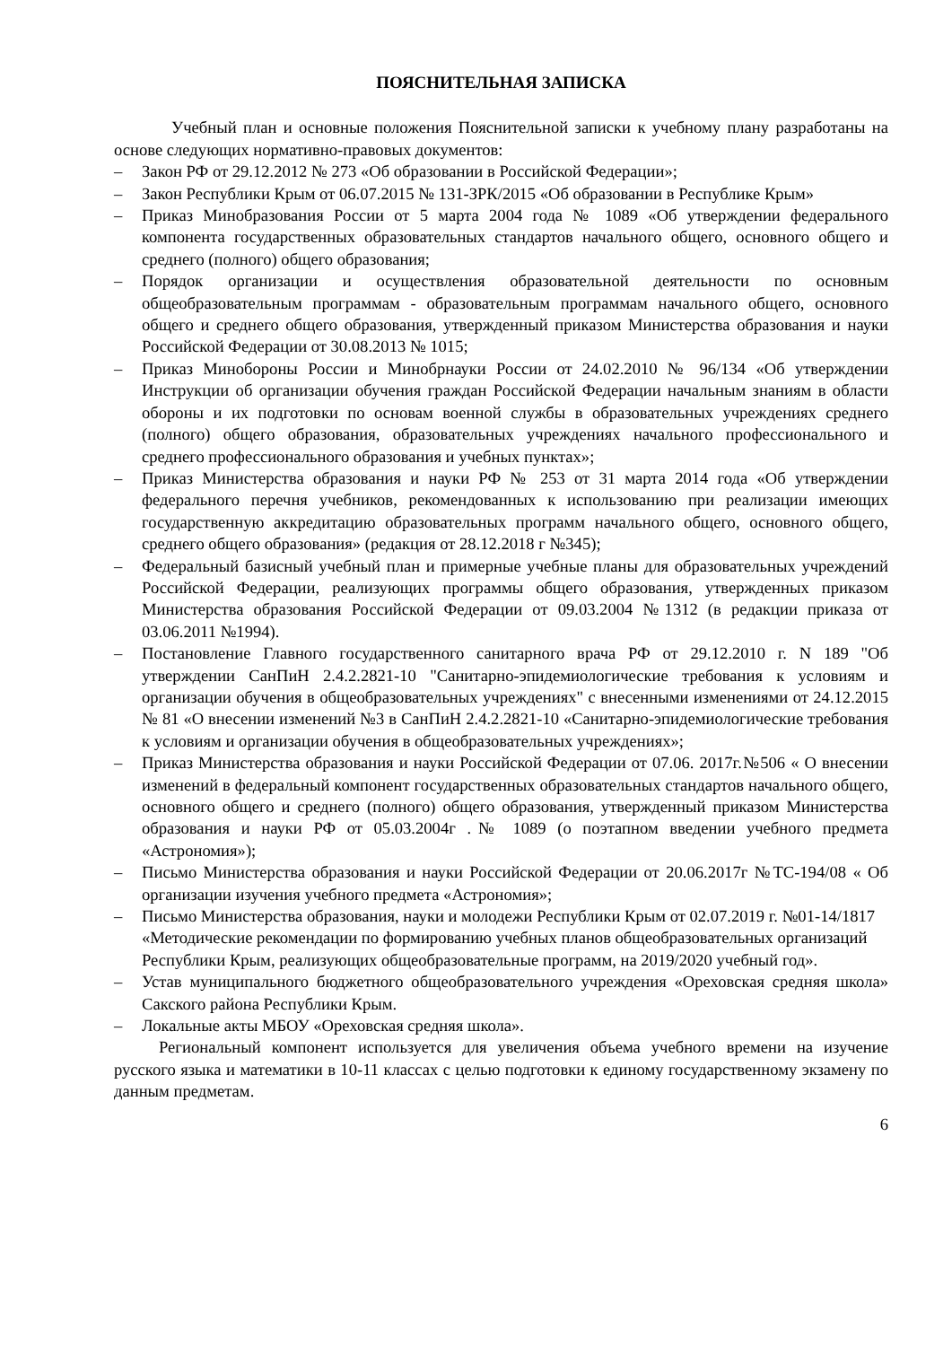ПОЯСНИТЕЛЬНАЯ ЗАПИСКА
Учебный план и основные положения Пояснительной записки к учебному плану разработаны на основе следующих нормативно-правовых документов:
– Закон РФ от 29.12.2012 № 273 «Об образовании в Российской Федерации»;
– Закон Республики Крым от 06.07.2015 № 131-ЗРК/2015 «Об образовании в Республике Крым»
– Приказ Минобразования России от 5 марта 2004 года № 1089 «Об утверждении федерального компонента государственных образовательных стандартов начального общего, основного общего и среднего (полного) общего образования;
– Порядок организации и осуществления образовательной деятельности по основным общеобразовательным программам - образовательным программам начального общего, основного общего и среднего общего образования, утвержденный приказом Министерства образования и науки Российской Федерации от 30.08.2013 № 1015;
– Приказ Минобороны России и Минобрнауки России от 24.02.2010 № 96/134 «Об утверждении Инструкции об организации обучения граждан Российской Федерации начальным знаниям в области обороны и их подготовки по основам военной службы в образовательных учреждениях среднего (полного) общего образования, образовательных учреждениях начального профессионального и среднего профессионального образования и учебных пунктах»;
– Приказ Министерства образования и науки РФ № 253 от 31 марта 2014 года «Об утверждении федерального перечня учебников, рекомендованных к использованию при реализации имеющих государственную аккредитацию образовательных программ начального общего, основного общего, среднего общего образования» (редакция от 28.12.2018 г №345);
– Федеральный базисный учебный план и примерные учебные планы для образовательных учреждений Российской Федерации, реализующих программы общего образования, утвержденных приказом Министерства образования Российской Федерации от 09.03.2004 №1312 (в редакции приказа от 03.06.2011 №1994).
– Постановление Главного государственного санитарного врача РФ от 29.12.2010 г. N 189 "Об утверждении СанПиН 2.4.2.2821-10 "Санитарно-эпидемиологические требования к условиям и организации обучения в общеобразовательных учреждениях" с внесенными изменениями от 24.12.2015 № 81 «О внесении изменений №3 в СанПиН 2.4.2.2821-10 «Санитарно-эпидемиологические требования к условиям и организации обучения в общеобразовательных учреждениях»;
– Приказ Министерства образования и науки Российской Федерации от 07.06. 2017г.№506 « О внесении изменений в федеральный компонент государственных образовательных стандартов начального общего, основного общего и среднего (полного) общего образования, утвержденный приказом Министерства образования и науки РФ от 05.03.2004г .№ 1089 (о поэтапном введении учебного предмета «Астрономия»);
– Письмо Министерства образования и науки Российской Федерации от 20.06.2017г №ТС-194/08 « Об организации изучения учебного предмета «Астрономия»;
– Письмо Министерства образования, науки и молодежи Республики Крым от 02.07.2019 г. №01-14/1817 «Методические рекомендации по формированию учебных планов общеобразовательных организаций Республики Крым, реализующих общеобразовательные программ, на 2019/2020 учебный год».
– Устав муниципального бюджетного общеобразовательного учреждения «Ореховская средняя школа» Сакского района Республики Крым.
– Локальные акты МБОУ «Ореховская средняя школа».
Региональный компонент используется для увеличения объема учебного времени на изучение русского языка и математики в 10-11 классах с целью подготовки к единому государственному экзамену по данным предметам.
6